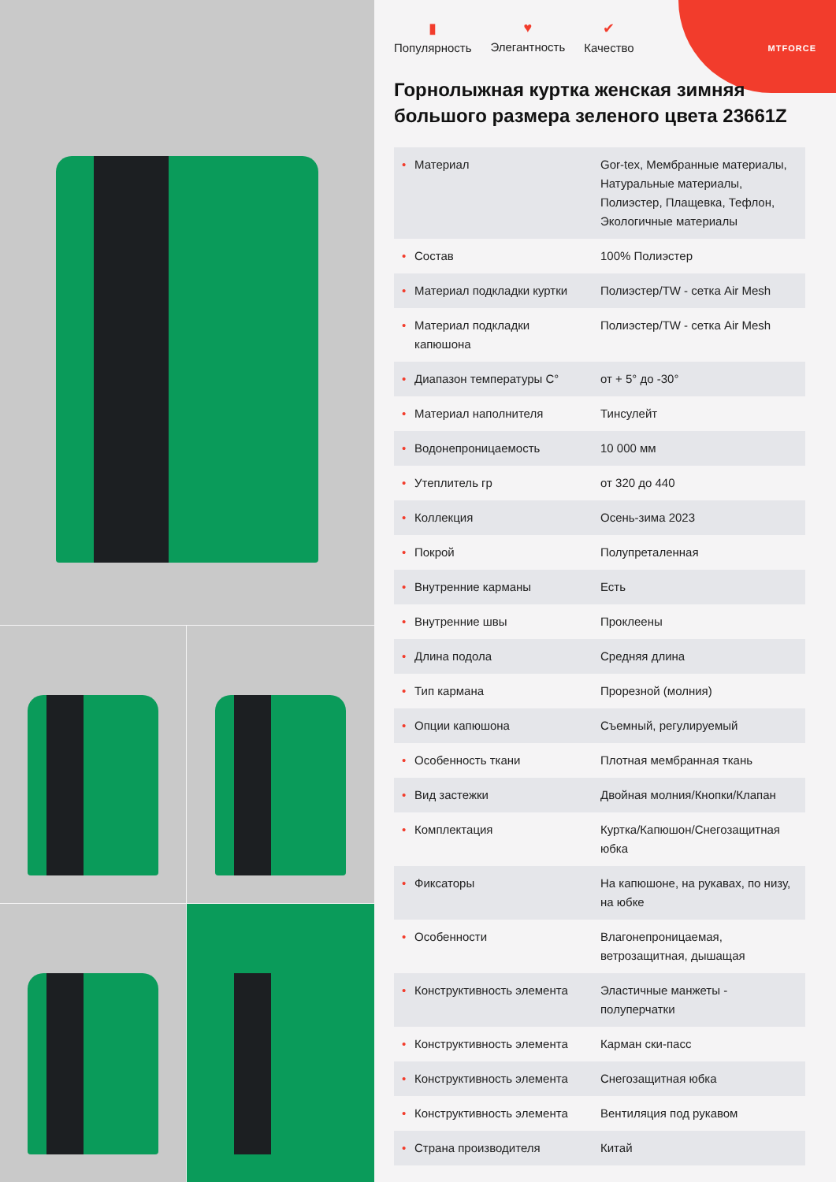MTFORCE
▮
Популярность
♥
Элегантность
✔
Качество
Горнолыжная куртка женская зимняя большого размера зеленого цвета 23661Z
| • Материал | Gor-tex, Мембранные материалы, Натуральные материалы, Полиэстер, Плащевка, Тефлон, Экологичные материалы |
| • Состав | 100% Полиэстер |
| • Материал подкладки куртки | Полиэстер/TW - сетка Air Mesh |
| • Материал подкладки капюшона | Полиэстер/TW - сетка Air Mesh |
| • Диапазон температуры С° | от + 5° до -30° |
| • Материал наполнителя | Тинсулейт |
| • Водонепроницаемость | 10 000 мм |
| • Утеплитель гр | от 320 до 440 |
| • Коллекция | Осень-зима 2023 |
| • Покрой | Полупреталенная |
| • Внутренние карманы | Есть |
| • Внутренние швы | Проклеены |
| • Длина подола | Средняя длина |
| • Тип кармана | Прорезной (молния) |
| • Опции капюшона | Съемный, регулируемый |
| • Особенность ткани | Плотная мембранная ткань |
| • Вид застежки | Двойная молния/Кнопки/Клапан |
| • Комплектация | Куртка/Капюшон/Снегозащитная юбка |
| • Фиксаторы | На капюшоне, на рукавах, по низу, на юбке |
| • Особенности | Влагонепроницаемая, ветрозащитная, дышащая |
| • Конструктивность элемента | Эластичные манжеты - полуперчатки |
| • Конструктивность элемента | Карман ски-пасс |
| • Конструктивность элемента | Снегозащитная юбка |
| • Конструктивность элемента | Вентиляция под рукавом |
| • Страна производителя | Китай |